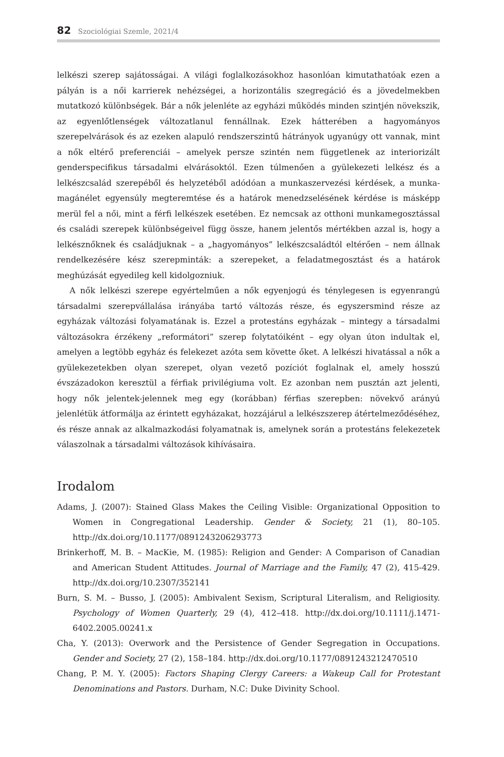82 Szociológiai Szemle, 2021/4
lelkészi szerep sajátosságai. A világi foglalkozásokhoz hasonlóan kimutathatóak ezen a pályán is a női karrierek nehézségei, a horizontális szegregáció és a jövedelmekben mutatkozó különbségek. Bár a nők jelenléte az egyházi működés minden szintjén növekszik, az egyenlőtlenségek változatlanul fennállnak. Ezek hátterében a hagyományos szerepelvárások és az ezeken alapuló rendszerszintű hátrányok ugyanúgy ott vannak, mint a nők eltérő preferenciái – amelyek persze szintén nem függetlenek az interiorizált genderspecifikus társadalmi elvárásoktól. Ezen túlmenően a gyülekezeti lelkész és a lelkészcsalád szerepéből és helyzetéből adódóan a munkaszervezési kérdések, a munka-magánélet egyensúly megteremtése és a határok menedzselésének kérdése is másképp merül fel a női, mint a férfi lelkészek esetében. Ez nemcsak az otthoni munkamegosztással és családi szerepek különbségeivel függ össze, hanem jelentős mértékben azzal is, hogy a lelkésznőknek és családjuknak – a „hagyományos” lelkészcsaládtól eltérően – nem állnak rendelkezésére kész szerepminták: a szerepeket, a feladatmegosztást és a határok meghúzását egyedileg kell kidolgozniuk.
A nők lelkészi szerepe egyértelműen a nők egyenjogú és ténylegesen is egyenrangú társadalmi szerepvállalása irányába tartó változás része, és egyszersmind része az egyházak változási folyamatának is. Ezzel a protestáns egyházak – mintegy a társadalmi változásokra érzékeny „reformátori” szerep folytatóiként – egy olyan úton indultak el, amelyen a legtöbb egyház és felekezet azóta sem követte őket. A lelkészi hivatással a nők a gyülekezetekben olyan szerepet, olyan vezető pozíciót foglalnak el, amely hosszú évszázadokon keresztül a férfiak privilégiuma volt. Ez azonban nem pusztán azt jelenti, hogy nők jelentek-jelennek meg egy (korábban) férfias szerepben: növekvő arányú jelenlétük átformálja az érintett egyházakat, hozzájárul a lelkészszerep átértelmeződéséhez, és része annak az alkalmazkodási folyamatnak is, amelynek során a protestáns felekezetek válaszolnak a társadalmi változások kihívásaira.
Irodalom
Adams, J. (2007): Stained Glass Makes the Ceiling Visible: Organizational Opposition to Women in Congregational Leadership. Gender & Society, 21 (1), 80–105. http://dx.doi.org/10.1177/0891243206293773
Brinkerhoff, M. B. – MacKie, M. (1985): Religion and Gender: A Comparison of Canadian and American Student Attitudes. Journal of Marriage and the Family, 47 (2), 415-429. http://dx.doi.org/10.2307/352141
Burn, S. M. – Busso, J. (2005): Ambivalent Sexism, Scriptural Literalism, and Religiosity. Psychology of Women Quarterly, 29 (4), 412–418. http://dx.doi.org/10.1111/j.1471-6402.2005.00241.x
Cha, Y. (2013): Overwork and the Persistence of Gender Segregation in Occupations. Gender and Society, 27 (2), 158–184. http://dx.doi.org/10.1177/0891243212470510
Chang, P. M. Y. (2005): Factors Shaping Clergy Careers: a Wakeup Call for Protestant Denominations and Pastors. Durham, N.C: Duke Divinity School.